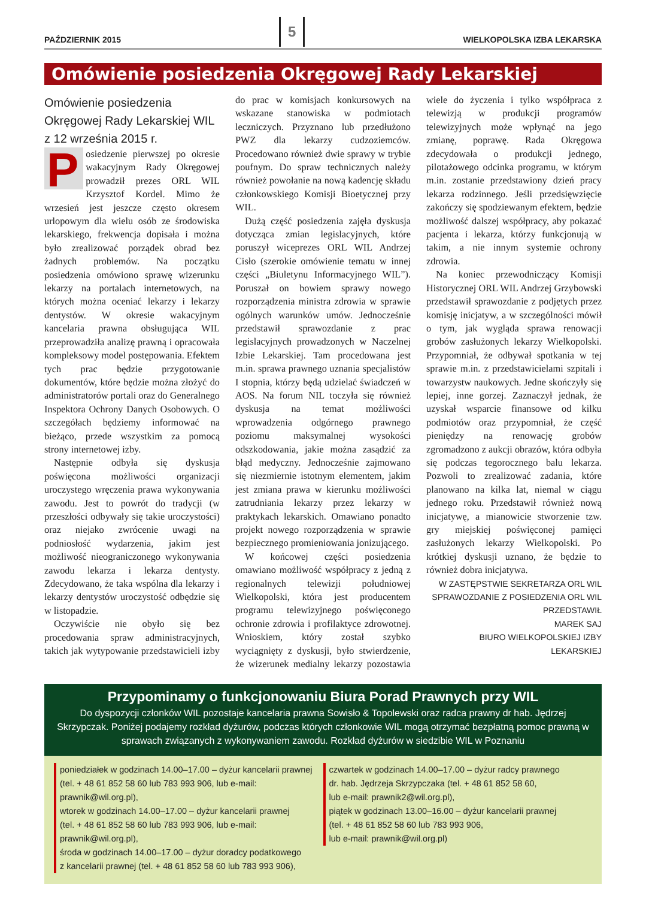PAŹDZIERNIK 2015 5 WIELKOPOLSKA IZBA LEKARSKA
Omówienie posiedzenia Okręgowej Rady Lekarskiej
Omówienie posiedzenia Okręgowej Rady Lekarskiej WIL z 12 września 2015 r.
Posiedzenie pierwszej po okresie wakacyjnym Rady Okręgowej prowadził prezes ORL WIL Krzysztof Kordel. Mimo że wrzesień jest jeszcze często okresem urlopowym dla wielu osób ze środowiska lekarskiego, frekwencja dopisała i można było zrealizować porządek obrad bez żadnych problemów. Na początku posiedzenia omówiono sprawę wizerunku lekarzy na portalach internetowych, na których można oceniać lekarzy i lekarzy dentystów. W okresie wakacyjnym kancelaria prawna obsługująca WIL przeprowadziła analizę prawną i opracowała kompleksowy model postępowania. Efektem tych prac będzie przygotowanie dokumentów, które będzie można złożyć do administratorów portali oraz do Generalnego Inspektora Ochrony Danych Osobowych. O szczegółach będziemy informować na bieżąco, przede wszystkim za pomocą strony internetowej izby.
Następnie odbyła się dyskusja poświęcona możliwości organizacji uroczystego wręczenia prawa wykonywania zawodu. Jest to powrót do tradycji (w przeszłości odbywały się takie uroczystości) oraz niejako zwrócenie uwagi na podniosłość wydarzenia, jakim jest możliwość nieograniczonego wykonywania zawodu lekarza i lekarza dentysty. Zdecydowano, że taka wspólna dla lekarzy i lekarzy dentystów uroczystość odbędzie się w listopadzie.
Oczywiście nie obyło się bez procedowania spraw administracyjnych, takich jak wytypowanie przedstawicieli izby do prac w komisjach konkursowych na wskazane stanowiska w podmiotach leczniczych. Przyznano lub przedłużono PWZ dla lekarzy cudzoziemców. Procedowano również dwie sprawy w trybie poufnym. Do spraw technicznych należy również powołanie na nową kadencję składu członkowskiego Komisji Bioetycznej przy WIL.
Dużą część posiedzenia zajęła dyskusja dotycząca zmian legislacyjnych, które poruszył wiceprezes ORL WIL Andrzej Cisło (szerokie omówienie tematu w innej części „Biuletynu Informacyjnego WIL”). Poruszał on bowiem sprawy nowego rozporządzenia ministra zdrowia w sprawie ogólnych warunków umów. Jednocześnie przedstawił sprawozdanie z prac legislacyjnych prowadzonych w Naczelnej Izbie Lekarskiej. Tam procedowana jest m.in. sprawa prawnego uznania specjalistów I stopnia, którzy będą udzielać świadczeń w AOS. Na forum NIL toczyła się również dyskusja na temat możliwości wprowadzenia odgórnego prawnego poziomu maksymalnej wysokości odszkodowania, jakie można zasądzić za błąd medyczny. Jednocześnie zajmowano się niezmiernie istotnym elementem, jakim jest zmiana prawa w kierunku możliwości zatrudniania lekarzy przez lekarzy w praktykach lekarskich. Omawiano ponadto projekt nowego rozporządzenia w sprawie bezpiecznego promieniowania jonizującego.
W końcowej części posiedzenia omawiano możliwość współpracy z jedną z regionalnych telewizji południowej Wielkopolski, która jest producentem programu telewizyjnego poświęconego ochronie zdrowia i profilaktyce zdrowotnej. Wnioskiem, który został szybko wyciągnięty z dyskusji, było stwierdzenie, że wizerunek medialny lekarzy pozostawia wiele do życzenia i tylko współpraca z telewizją w produkcji programów telewizyjnych może wpłynąć na jego zmianę, poprawę. Rada Okręgowa zdecydowała o produkcji jednego, pilotażowego odcinka programu, w którym m.in. zostanie przedstawiony dzień pracy lekarza rodzinnego. Jeśli przedsięwzięcie zakończy się spodziewanym efektem, będzie możliwość dalszej współpracy, aby pokazać pacjenta i lekarza, którzy funkcjonują w takim, a nie innym systemie ochrony zdrowia.
Na koniec przewodniczący Komisji Historycznej ORL WIL Andrzej Grzybowski przedstawił sprawozdanie z podjętych przez komisję inicjatyw, a w szczególności mówił o tym, jak wygląda sprawa renowacji grobów zasłużonych lekarzy Wielkopolski. Przypomniał, że odbywał spotkania w tej sprawie m.in. z przedstawicielami szpitali i towarzystw naukowych. Jedne skończyły się lepiej, inne gorzej. Zaznaczył jednak, że uzyskał wsparcie finansowe od kilku podmiotów oraz przypomniał, że część pieniędzy na renowację grobów zgromadzono z aukcji obrazów, która odbyła się podczas tegorocznego balu lekarza. Pozwoli to zrealizować zadania, które planowano na kilka lat, niemal w ciągu jednego roku. Przedstawił również nową inicjatywę, a mianowicie stworzenie tzw. gry miejskiej poświęconej pamięci zasłużonych lekarzy Wielkopolski. Po krótkiej dyskusji uznano, że będzie to również dobra inicjatywa.
W ZASTĘPSTWIE SEKRETARZA ORL WIL
SPRAWOZDANIE Z POSIEDZENIA ORL WIL
PRZEDSTAWIŁ
MAREK SAJ
BIURO WIELKOPOLSKIEJ IZBY LEKARSKIEJ
Przypominamy o funkcjonowaniu Biura Porad Prawnych przy WIL
Do dyspozycji członków WIL pozostaje kancelaria prawna Sowisło & Topolewski oraz radca prawny dr hab. Jędrzej Skrzypczak. Poniżej podajemy rozkład dyżurów, podczas których członkowie WIL mogą otrzymać bezpłatną pomoc prawną w sprawach związanych z wykonywaniem zawodu. Rozkład dyżurów w siedzibie WIL w Poznaniu
poniedziałek w godzinach 14.00–17.00 – dyżur kancelarii prawnej
(tel. + 48 61 852 58 60 lub 783 993 906, lub e-mail: prawnik@wil.org.pl),
wtorek w godzinach 14.00–17.00 – dyżur kancelarii prawnej
(tel. + 48 61 852 58 60 lub 783 993 906, lub e-mail: prawnik@wil.org.pl),
środa w godzinach 14.00–17.00 – dyżur doradcy podatkowego
z kancelarii prawnej (tel. + 48 61 852 58 60 lub 783 993 906),
czwartek w godzinach 14.00–17.00 – dyżur radcy prawnego
dr. hab. Jędrzeja Skrzypczaka (tel. + 48 61 852 58 60,
lub e-mail: prawnik2@wil.org.pl),
piątek w godzinach 13.00–16.00 – dyżur kancelarii prawnej
(tel. + 48 61 852 58 60 lub 783 993 906,
lub e-mail: prawnik@wil.org.pl)